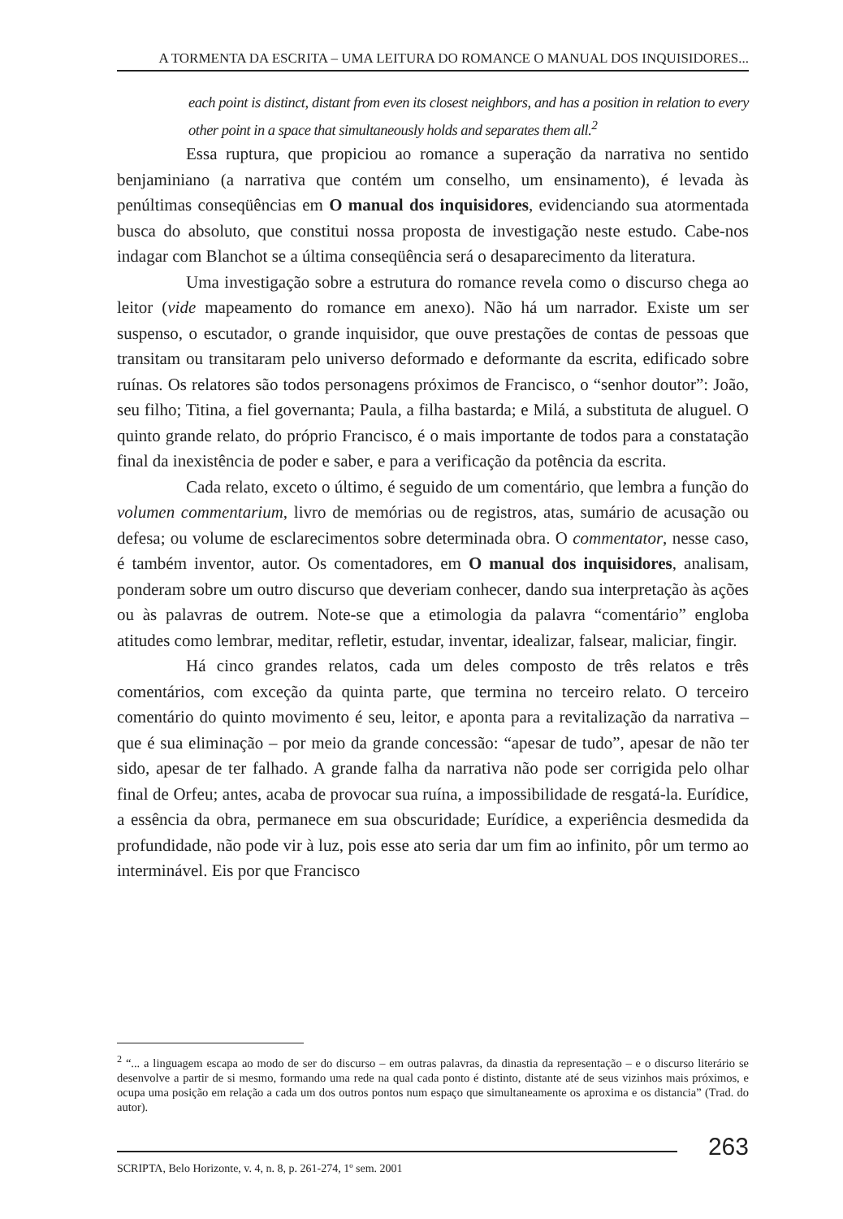A TORMENTA DA ESCRITA – UMA LEITURA DO ROMANCE O MANUAL DOS INQUISIDORES...
each point is distinct, distant from even its closest neighbors, and has a position in relation to every other point in a space that simultaneously holds and separates them all.<sup>2</sup>
Essa ruptura, que propiciou ao romance a superação da narrativa no sentido benjaminiano (a narrativa que contém um conselho, um ensinamento), é levada às penúltimas conseqüências em O manual dos inquisidores, evidenciando sua atormentada busca do absoluto, que constitui nossa proposta de investigação neste estudo. Cabe-nos indagar com Blanchot se a última conseqüência será o desaparecimento da literatura.
Uma investigação sobre a estrutura do romance revela como o discurso chega ao leitor (vide mapeamento do romance em anexo). Não há um narrador. Existe um ser suspenso, o escutador, o grande inquisidor, que ouve prestações de contas de pessoas que transitam ou transitaram pelo universo deformado e deformante da escrita, edificado sobre ruínas. Os relatores são todos personagens próximos de Francisco, o “senhor doutor”: João, seu filho; Titina, a fiel governanta; Paula, a filha bastarda; e Milá, a substituta de aluguel. O quinto grande relato, do próprio Francisco, é o mais importante de todos para a constatação final da inexistência de poder e saber, e para a verificação da potência da escrita.
Cada relato, exceto o último, é seguido de um comentário, que lembra a função do volumen commentarium, livro de memórias ou de registros, atas, sumário de acusação ou defesa; ou volume de esclarecimentos sobre determinada obra. O commentator, nesse caso, é também inventor, autor. Os comentadores, em O manual dos inquisidores, analisam, ponderam sobre um outro discurso que deveriam conhecer, dando sua interpretação às ações ou às palavras de outrem. Note-se que a etimologia da palavra “comentário” engloba atitudes como lembrar, meditar, refletir, estudar, inventar, idealizar, falsear, maliciar, fingir.
Há cinco grandes relatos, cada um deles composto de três relatos e três comentários, com exceção da quinta parte, que termina no terceiro relato. O terceiro comentário do quinto movimento é seu, leitor, e aponta para a revitalização da narrativa – que é sua eliminação – por meio da grande concessão: “apesar de tudo”, apesar de não ter sido, apesar de ter falhado. A grande falha da narrativa não pode ser corrigida pelo olhar final de Orfeu; antes, acaba de provocar sua ruína, a impossibilidade de resgatá-la. Eurídice, a essência da obra, permanece em sua obscuridade; Eurídice, a experiência desmedida da profundidade, não pode vir à luz, pois esse ato seria dar um fim ao infinito, pôr um termo ao interminável. Eis por que Francisco
<sup>2</sup> “... a linguagem escapa ao modo de ser do discurso – em outras palavras, da dinastia da representação – e o discurso literário se desenvolve a partir de si mesmo, formando uma rede na qual cada ponto é distinto, distante até de seus vizinhos mais próximos, e ocupa uma posição em relação a cada um dos outros pontos num espaço que simultaneamente os aproxima e os distancia” (Trad. do autor).
SCRIPTA, Belo Horizonte, v. 4, n. 8, p. 261-274, 1º sem. 2001
263